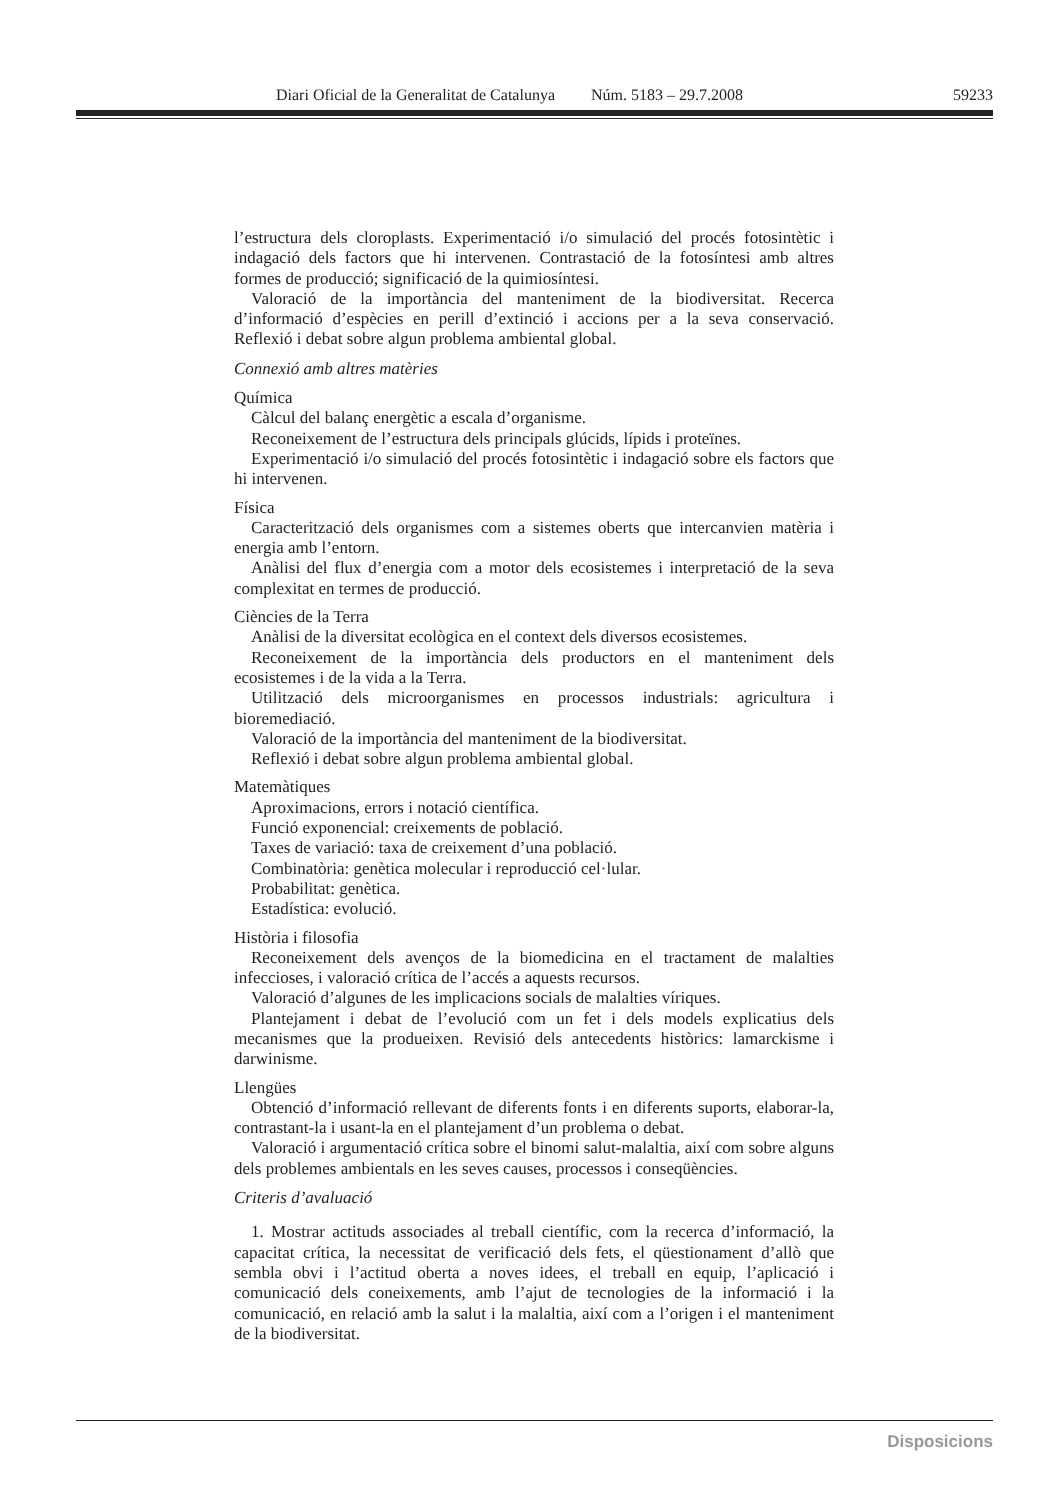Diari Oficial de la Generalitat de Catalunya Núm. 5183 – 29.7.2008 59233
l’estructura dels cloroplasts. Experimentació i/o simulació del procés fotosintètic i indagació dels factors que hi intervenen. Contrastació de la fotosíntesi amb altres formes de producció; significació de la quimiosíntesi.
Valoració de la importància del manteniment de la biodiversitat. Recerca d’informació d’espècies en perill d’extinció i accions per a la seva conservació. Reflexió i debat sobre algun problema ambiental global.
Connexió amb altres matèries
Química
Càlcul del balanç energètic a escala d’organisme.
Reconeixement de l’estructura dels principals glúcids, lípids i proteïnes.
Experimentació i/o simulació del procés fotosintètic i indagació sobre els factors que hi intervenen.
Física
Caracterització dels organismes com a sistemes oberts que intercanvien matèria i energia amb l’entorn.
Anàlisi del flux d’energia com a motor dels ecosistemes i interpretació de la seva complexitat en termes de producció.
Ciències de la Terra
Anàlisi de la diversitat ecològica en el context dels diversos ecosistemes.
Reconeixement de la importància dels productors en el manteniment dels ecosistemes i de la vida a la Terra.
Utilització dels microorganismes en processos industrials: agricultura i bioremediació.
Valoració de la importància del manteniment de la biodiversitat.
Reflexió i debat sobre algun problema ambiental global.
Matemàtiques
Aproximacions, errors i notació científica.
Funció exponencial: creixements de població.
Taxes de variació: taxa de creixement d’una població.
Combinatòria: genètica molecular i reproducció cel·lular.
Probabilitat: genètica.
Estadística: evolució.
Història i filosofia
Reconeixement dels avenços de la biomedicina en el tractament de malalties infeccioses, i valoració crítica de l’accés a aquests recursos.
Valoració d’algunes de les implicacions socials de malalties víriques.
Plantejament i debat de l’evolució com un fet i dels models explicatius dels mecanismes que la produeixen. Revisió dels antecedents històrics: lamarckisme i darwinisme.
Llengües
Obtenció d’informació rellevant de diferents fonts i en diferents suports, elaborar-la, contrastant-la i usant-la en el plantejament d’un problema o debat.
Valoració i argumentació crítica sobre el binomi salut-malaltia, així com sobre alguns dels problemes ambientals en les seves causes, processos i conseqüències.
Criteris d’avaluació
1. Mostrar actituds associades al treball científic, com la recerca d’informació, la capacitat crítica, la necessitat de verificació dels fets, el qüestionament d’allò que sembla obvi i l’actitud oberta a noves idees, el treball en equip, l’aplicació i comunicació dels coneixements, amb l’ajut de tecnologies de la informació i la comunicació, en relació amb la salut i la malaltia, així com a l’origen i el manteniment de la biodiversitat.
Disposicions